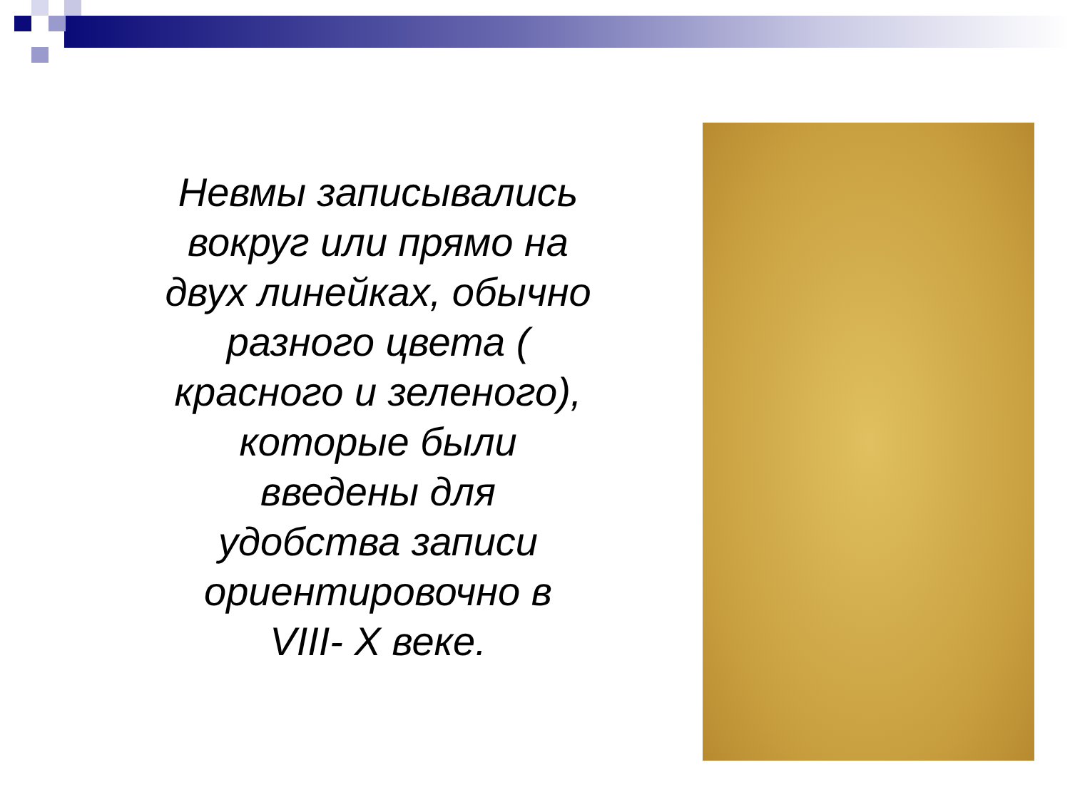Невмы записывались вокруг или прямо на двух линейках, обычно разного цвета ( красного и зеленого), которые были введены для удобства записи ориентировочно в VIII- X веке.